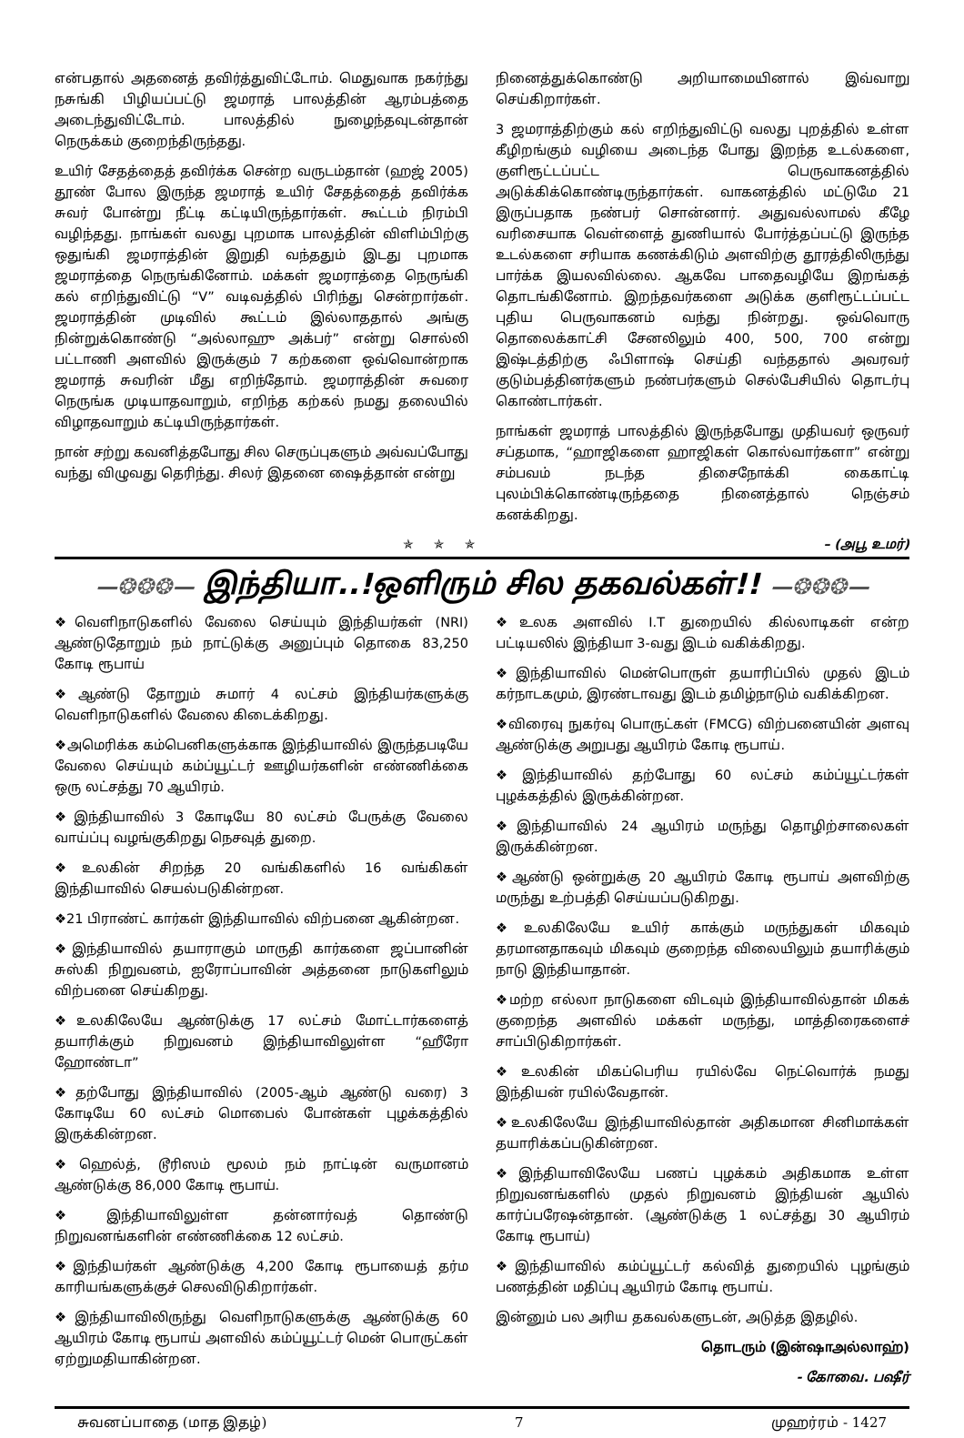என்பதால் அதனைத் தவிர்த்துவிட்டோம். மெதுவாக நகர்ந்து நசுங்கி பிழியப்பட்டு ஜமராத் பாலத்தின் ஆரம்பத்தை அடைந்துவிட்டோம். பாலத்தில் நுழைந்தவுடன்தான் நெருக்கம் குறைந்திருந்தது.
உயிர் சேதத்தைத் தவிர்க்க சென்ற வருடம்தான் (ஹஜ் 2005) தூண் போல இருந்த ஜமராத் உயிர் சேதத்தைத் தவிர்க்க சுவர் போன்று நீட்டி கட்டியிருந்தார்கள். கூட்டம் நிரம்பி வழிந்தது. நாங்கள் வலது புறமாக பாலத்தின் விளிம்பிற்கு ஒதுங்கி ஜமராத்தின் இறுதி வந்ததும் இடது புறமாக ஜமராத்தை நெருங்கினோம். மக்கள் ஜமராத்தை நெருங்கி கல் எறிந்துவிட்டு “V” வடிவத்தில் பிரிந்து சென்றார்கள். ஜமராத்தின் முடிவில் கூட்டம் இல்லாததால் அங்கு நின்றுக்கொண்டு “அல்லாஹு அக்பர்” என்று சொல்லி பட்டாணி அளவில் இருக்கும் 7 கற்களை ஒவ்வொன்றாக ஜமராத் சுவரின் மீது எறிந்தோம். ஜமராத்தின் சுவரை நெருங்க முடியாதவாறும், எறிந்த கற்கல் நமது தலையில் விழாதவாறும் கட்டியிருந்தார்கள்.
நான் சற்று கவனித்தபோது சில செருப்புகளும் அவ்வப்போது வந்து விழுவது தெரிந்து. சிலர் இதனை ஷைத்தான் என்று
நினைத்துக்கொண்டு அறியாமையினால் இவ்வாறு செய்கிறார்கள்.
3 ஜமராத்திற்கும் கல் எறிந்துவிட்டு வலது புறத்தில் உள்ள கீழிறங்கும் வழியை அடைந்த போது இறந்த உடல்களை, குளிரூட்டப்பட்ட பெருவாகனத்தில் அடுக்கிக்கொண்டிருந்தார்கள். வாகனத்தில் மட்டுமே 21 இருப்பதாக நண்பர் சொன்னார். அதுவல்லாமல் கீழே வரிசையாக வெள்ளைத் துணியால் போர்த்தப்பட்டு இருந்த உடல்களை சரியாக கணக்கிடும் அளவிற்கு தூரத்திலிருந்து பார்க்க இயலவில்லை. ஆகவே பாதைவழியே இறங்கத் தொடங்கினோம். இறந்தவர்களை அடுக்க குளிரூட்டப்பட்ட புதிய பெருவாகனம் வந்து நின்றது. ஒவ்வொரு தொலைக்காட்சி சேனலிலும் 400, 500, 700 என்று இஷ்டத்திற்கு ஃபிளாஷ் செய்தி வந்ததால் அவரவர் குடும்பத்தினர்களும் நண்பர்களும் செல்பேசியில் தொடர்பு கொண்டார்கள்.
நாங்கள் ஜமராத் பாலத்தில் இருந்தபோது முதியவர் ஒருவர் சப்தமாக, “ஹாஜிகளை ஹாஜிகள் கொல்வார்களா” என்று சம்பவம் நடந்த திசைநோக்கி கைகாட்டி புலம்பிக்கொண்டிருந்ததை நினைத்தால் நெஞ்சம் கனக்கிறது.
✯ ✯ ✯ – (அபூ உமர்)
—❂❂❂— இந்தியா..!ஒளிரும் சில தகவல்கள்!! —❂❂❂—
❖வெளிநாடுகளில் வேலை செய்யும் இந்தியர்கள் (NRI) ஆண்டுதோறும் நம் நாட்டுக்கு அனுப்பும் தொகை 83,250 கோடி ரூபாய்
❖ஆண்டு தோறும் சுமார் 4 லட்சம் இந்தியர்களுக்கு வெளிநாடுகளில் வேலை கிடைக்கிறது.
❖அமெரிக்க கம்பெனிகளுக்காக இந்தியாவில் இருந்தபடியே வேலை செய்யும் கம்ப்யூட்டர் ஊழியர்களின் எண்ணிக்கை ஒரு லட்சத்து 70 ஆயிரம்.
❖இந்தியாவில் 3 கோடியே 80 லட்சம் பேருக்கு வேலை வாய்ப்பு வழங்குகிறது நெசவுத் துறை.
❖உலகின் சிறந்த 20 வங்கிகளில் 16 வங்கிகள் இந்தியாவில் செயல்படுகின்றன.
❖21 பிராண்ட் கார்கள் இந்தியாவில் விற்பனை ஆகின்றன.
❖இந்தியாவில் தயாராகும் மாருதி கார்களை ஜப்பானின் சுஸ்கி நிறுவனம், ஐரோப்பாவின் அத்தனை நாடுகளிலும் விற்பனை செய்கிறது.
❖உலகிலேயே ஆண்டுக்கு 17 லட்சம் மோட்டார்களைத் தயாரிக்கும் நிறுவனம் இந்தியாவிலுள்ள “ஹீரோ ஹோண்டா”
❖தற்போது இந்தியாவில் (2005-ஆம் ஆண்டு வரை) 3 கோடியே 60 லட்சம் மொபைல் போன்கள் புழக்கத்தில் இருக்கின்றன.
❖ஹெல்த், டூரிஸம் மூலம் நம் நாட்டின் வருமானம் ஆண்டுக்கு 86,000 கோடி ரூபாய்.
❖இந்தியாவிலுள்ள தன்னார்வத் தொண்டு நிறுவனங்களின் எண்ணிக்கை 12 லட்சம்.
❖இந்தியர்கள் ஆண்டுக்கு 4,200 கோடி ரூபாயைத் தர்ம காரியங்களுக்குச் செலவிடுகிறார்கள்.
❖இந்தியாவிலிருந்து வெளிநாடுகளுக்கு ஆண்டுக்கு 60 ஆயிரம் கோடி ரூபாய் அளவில் கம்ப்யூட்டர் மென் பொருட்கள் ஏற்றுமதியாகின்றன.
❖உலக அளவில் I.T துறையில் கில்லாடிகள் என்ற பட்டியலில் இந்தியா 3-வது இடம் வகிக்கிறது.
❖இந்தியாவில் மென்பொருள் தயாரிப்பில் முதல் இடம் கர்நாடகமும், இரண்டாவது இடம் தமிழ்நாடும் வகிக்கிறன.
❖விரைவு நுகர்வு பொருட்கள் (FMCG) விற்பனையின் அளவு ஆண்டுக்கு அறுபது ஆயிரம் கோடி ரூபாய்.
❖இந்தியாவில் தற்போது 60 லட்சம் கம்ப்யூட்டர்கள் புழக்கத்தில் இருக்கின்றன.
❖இந்தியாவில் 24 ஆயிரம் மருந்து தொழிற்சாலைகள் இருக்கின்றன.
❖ஆண்டு ஒன்றுக்கு 20 ஆயிரம் கோடி ரூபாய் அளவிற்கு மருந்து உற்பத்தி செய்யப்படுகிறது.
❖உலகிலேயே உயிர் காக்கும் மருந்துகள் மிகவும் தரமானதாகவும் மிகவும் குறைந்த விலையிலும் தயாரிக்கும் நாடு இந்தியாதான்.
❖மற்ற எல்லா நாடுகளை விடவும் இந்தியாவில்தான் மிகக் குறைந்த அளவில் மக்கள் மருந்து, மாத்திரைகளைச் சாப்பிடுகிறார்கள்.
❖உலகின் மிகப்பெரிய ரயில்வே நெட்வொர்க் நமது இந்தியன் ரயில்வேதான்.
❖உலகிலேயே இந்தியாவில்தான் அதிகமான சினிமாக்கள் தயாரிக்கப்படுகின்றன.
❖இந்தியாவிலேயே பணப் புழக்கம் அதிகமாக உள்ள நிறுவனங்களில் முதல் நிறுவனம் இந்தியன் ஆயில் கார்ப்பரேஷன்தான். (ஆண்டுக்கு 1 லட்சத்து 30 ஆயிரம் கோடி ரூபாய்)
❖இந்தியாவில் கம்ப்யூட்டர் கல்வித் துறையில் புழங்கும் பணத்தின் மதிப்பு ஆயிரம் கோடி ரூபாய்.
இன்னும் பல அரிய தகவல்களுடன், அடுத்த இதழில்.
தொடரும் (இன்ஷாஅல்லாஹ்)
- கோவை. பஷீர்
சுவனப்பாதை (மாத இதழ்) 7 முஹர்ரம் - 1427